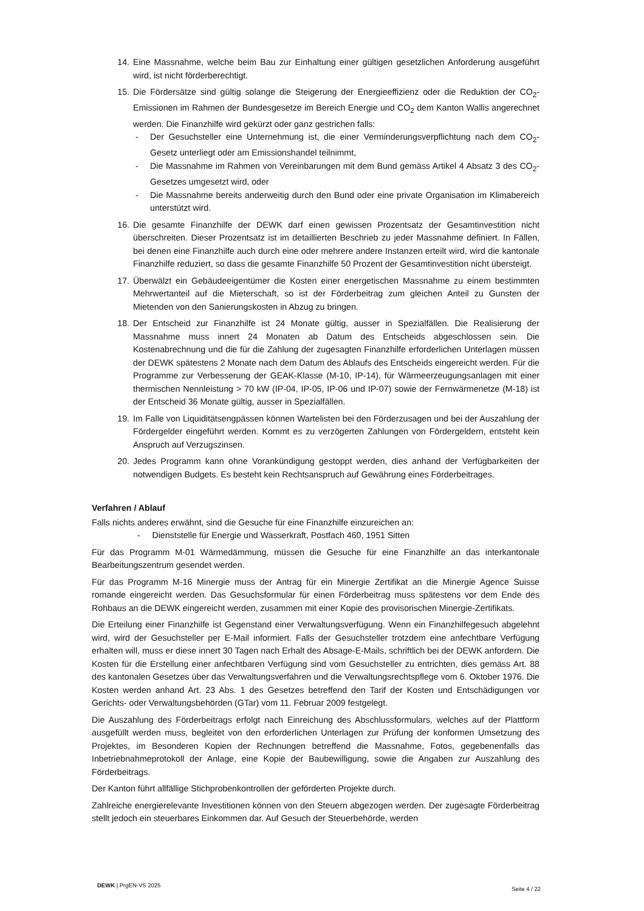14. Eine Massnahme, welche beim Bau zur Einhaltung einer gültigen gesetzlichen Anforderung ausgeführt wird, ist nicht förderberechtigt.
15. Die Fördersätze sind gültig solange die Steigerung der Energieeffizienz oder die Reduktion der CO<sub>2</sub>-Emissionen im Rahmen der Bundesgesetze im Bereich Energie und CO<sub>2</sub> dem Kanton Wallis angerechnet werden. Die Finanzhilfe wird gekürzt oder ganz gestrichen falls:
- Der Gesuchsteller eine Unternehmung ist, die einer Verminderungsverpflichtung nach dem CO<sub>2</sub>-Gesetz unterliegt oder am Emissionshandel teilnimmt,
- Die Massnahme im Rahmen von Vereinbarungen mit dem Bund gemäss Artikel 4 Absatz 3 des CO<sub>2</sub>-Gesetzes umgesetzt wird, oder
- Die Massnahme bereits anderweitig durch den Bund oder eine private Organisation im Klimabereich unterstützt wird.
16. Die gesamte Finanzhilfe der DEWK darf einen gewissen Prozentsatz der Gesamtinvestition nicht überschreiten. Dieser Prozentsatz ist im detaillierten Beschrieb zu jeder Massnahme definiert. In Fällen, bei denen eine Finanzhilfe auch durch eine oder mehrere andere Instanzen erteilt wird, wird die kantonale Finanzhilfe reduziert, so dass die gesamte Finanzhilfe 50 Prozent der Gesamtinvestition nicht übersteigt.
17. Überwälzt ein Gebäudeeigentümer die Kosten einer energetischen Massnahme zu einem bestimmten Mehrwertanteil auf die Mieterschaft, so ist der Förderbeitrag zum gleichen Anteil zu Gunsten der Mietenden von den Sanierungskosten in Abzug zu bringen.
18. Der Entscheid zur Finanzhilfe ist 24 Monate gültig, ausser in Spezialfällen. Die Realisierung der Massnahme muss innert 24 Monaten ab Datum des Entscheids abgeschlossen sein. Die Kostenabrechnung und die für die Zahlung der zugesagten Finanzhilfe erforderlichen Unterlagen müssen der DEWK spätestens 2 Monate nach dem Datum des Ablaufs des Entscheids eingereicht werden. Für die Programme zur Verbesserung der GEAK-Klasse (M-10, IP-14), für Wärmeerzeugungsanlagen mit einer thermischen Nennleistung > 70 kW (IP-04, IP-05, IP-06 und IP-07) sowie der Fernwärmenetze (M-18) ist der Entscheid 36 Monate gültig, ausser in Spezialfällen.
19. Im Falle von Liquiditätsengpässen können Wartelisten bei den Förderzusagen und bei der Auszahlung der Fördergelder eingeführt werden. Kommt es zu verzögerten Zahlungen von Fördergeldern, entsteht kein Anspruch auf Verzugszinsen.
20. Jedes Programm kann ohne Vorankündigung gestoppt werden, dies anhand der Verfügbarkeiten der notwendigen Budgets. Es besteht kein Rechtsanspruch auf Gewährung eines Förderbeitrages.
Verfahren / Ablauf
Falls nichts anderes erwähnt, sind die Gesuche für eine Finanzhilfe einzureichen an:
- Dienststelle für Energie und Wasserkraft, Postfach 460, 1951 Sitten
Für das Programm M-01 Wärmedämmung, müssen die Gesuche für eine Finanzhilfe an das interkantonale Bearbeitungszentrum gesendet werden.
Für das Programm M-16 Minergie muss der Antrag für ein Minergie Zertifikat an die Minergie Agence Suisse romande eingereicht werden. Das Gesuchsformular für einen Förderbeitrag muss spätestens vor dem Ende des Rohbaus an die DEWK eingereicht werden, zusammen mit einer Kopie des provisorischen Minergie-Zertifikats.
Die Erteilung einer Finanzhilfe ist Gegenstand einer Verwaltungsverfügung. Wenn ein Finanzhilfegesuch abgelehnt wird, wird der Gesuchsteller per E-Mail informiert. Falls der Gesuchsteller trotzdem eine anfechtbare Verfügung erhalten will, muss er diese innert 30 Tagen nach Erhalt des Absage-E-Mails, schriftlich bei der DEWK anfordern. Die Kosten für die Erstellung einer anfechtbaren Verfügung sind vom Gesuchsteller zu entrichten, dies gemäss Art. 88 des kantonalen Gesetzes über das Verwaltungsverfahren und die Verwaltungsrechtspflege vom 6. Oktober 1976. Die Kosten werden anhand Art. 23 Abs. 1 des Gesetzes betreffend den Tarif der Kosten und Entschädigungen vor Gerichts- oder Verwaltungsbehörden (GTar) vom 11. Februar 2009 festgelegt.
Die Auszahlung des Förderbeitrags erfolgt nach Einreichung des Abschlussformulars, welches auf der Plattform ausgefüllt werden muss, begleitet von den erforderlichen Unterlagen zur Prüfung der konformen Umsetzung des Projektes, im Besonderen Kopien der Rechnungen betreffend die Massnahme, Fotos, gegebenenfalls das Inbetriebnahmeprotokoll der Anlage, eine Kopie der Baubewilligung, sowie die Angaben zur Auszahlung des Förderbeitrags.
Der Kanton führt allfällige Stichprobenkontrollen der geförderten Projekte durch.
Zahlreiche energierelevante Investitionen können von den Steuern abgezogen werden. Der zugesagte Förderbeitrag stellt jedoch ein steuerbares Einkommen dar. Auf Gesuch der Steuerbehörde, werden
DEWK | PrgEN-VS 2025 Seite 4 / 22